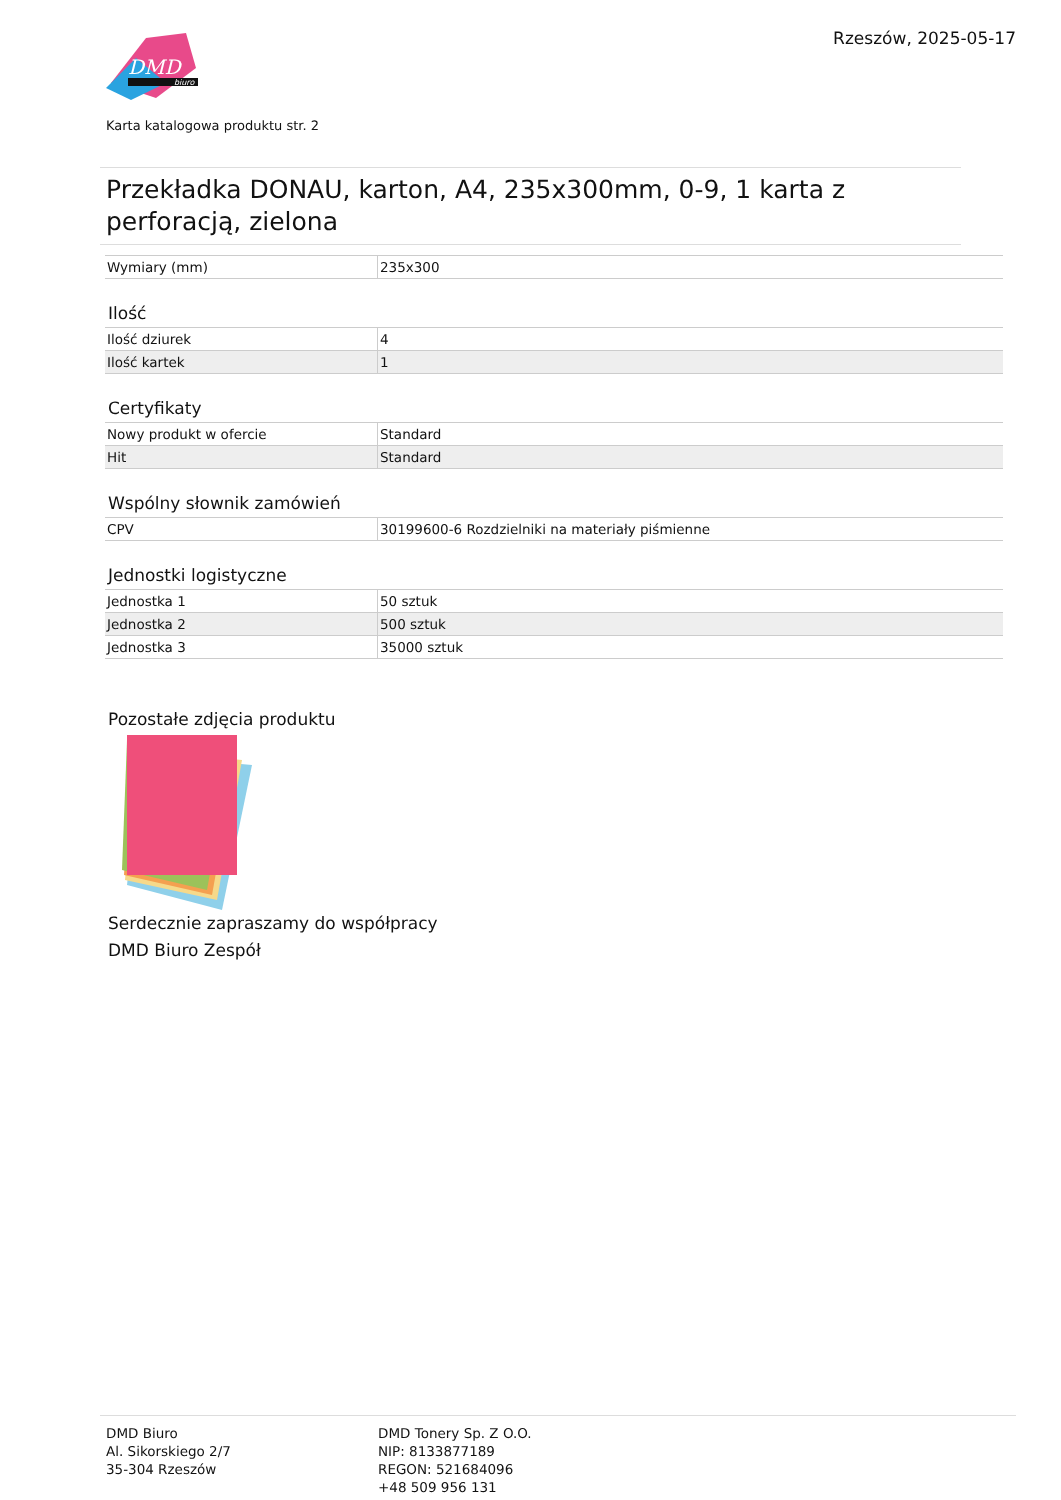DMD
biuro
Rzeszów, 2025-05-17
Karta katalogowa produktu str. 2
Przekładka DONAU, karton, A4, 235x300mm, 0-9, 1 karta z perforacją, zielona
| Wymiary (mm) | 235x300 |
Ilość
| Ilość dziurek | 4 |
| Ilość kartek | 1 |
Certyfikaty
| Nowy produkt w ofercie | Standard |
| Hit | Standard |
Wspólny słownik zamówień
| CPV | 30199600-6 Rozdzielniki na materiały piśmienne |
Jednostki logistyczne
| Jednostka 1 | 50 sztuk |
| Jednostka 2 | 500 sztuk |
| Jednostka 3 | 35000 sztuk |
Pozostałe zdjęcia produktu
Serdecznie zapraszamy do współpracy
DMD Biuro Zespół
DMD Biuro
Al. Sikorskiego 2/7
35-304 Rzeszów
DMD Tonery Sp. Z O.O.
NIP: 8133877189
REGON: 521684096
+48 509 956 131